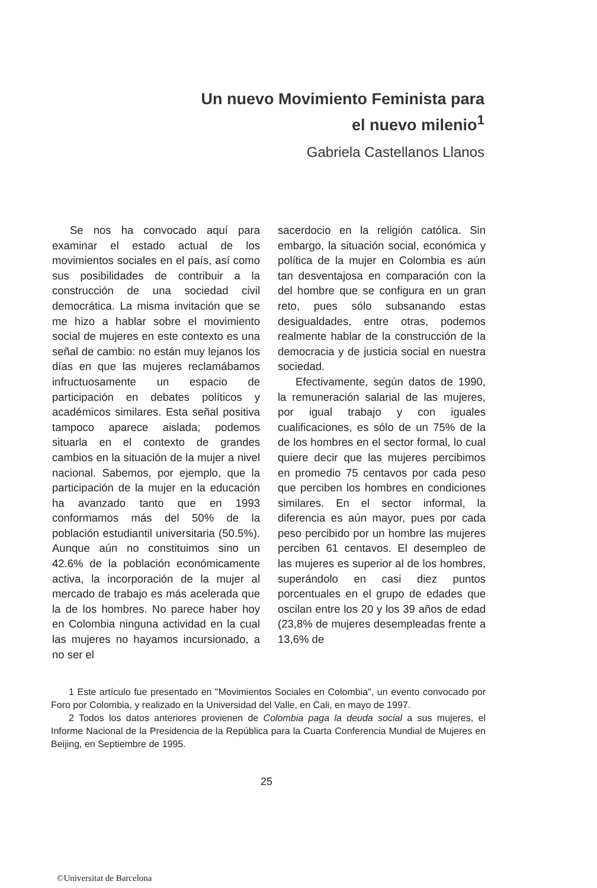Un nuevo Movimiento Feminista para
el nuevo milenio<sup>1</sup>
Gabriela Castellanos Llanos
Se nos ha convocado aquí para examinar el estado actual de los movimientos sociales en el país, así como sus posibilidades de contribuir a la construcción de una sociedad civil democrática. La misma invitación que se me hizo a hablar sobre el movimiento social de mujeres en este contexto es una señal de cambio: no están muy lejanos los días en que las mujeres reclamábamos infructuosamente un espacio de participación en debates políticos y académicos similares. Esta señal positiva tampoco aparece aislada; podemos situarla en el contexto de grandes cambios en la situación de la mujer a nivel nacional. Sabemos, por ejemplo, que la participación de la mujer en la educación ha avanzado tanto que en 1993 conformamos más del 50% de la población estudiantil universitaria (50.5%). Aunque aún no constituimos sino un 42.6% de la población económicamente activa, la incorporación de la mujer al mercado de trabajo es más acelerada que la de los hombres. No parece haber hoy en Colombia ninguna actividad en la cual las mujeres no hayamos incursionado, a no ser el
sacerdocio en la religión católica. Sin embargo, la situación social, económica y política de la mujer en Colombia es aún tan desventajosa en comparación con la del hombre que se configura en un gran reto, pues sólo subsanando estas desigualdades, entre otras, podemos realmente hablar de la construcción de la democracia y de justicia social en nuestra sociedad.
Efectivamente, según datos de 1990, la remuneración salarial de las mujeres, por igual trabajo y con iguales cualificaciones, es sólo de un 75% de la de los hombres en el sector formal, lo cual quiere decir que las mujeres percibimos en promedio 75 centavos por cada peso que perciben los hombres en condiciones similares. En el sector informal, la diferencia es aún mayor, pues por cada peso percibido por un hombre las mujeres perciben 61 centavos. El desempleo de las mujeres es superior al de los hombres, superándolo en casi diez puntos porcentuales en el grupo de edades que oscilan entre los 20 y los 39 años de edad (23,8% de mujeres desempleadas frente a 13,6% de
1 Este artículo fue presentado en "Movimientos Sociales en Colombia", un evento convocado por Foro por Colombia, y realizado en la Universidad del Valle, en Cali, en mayo de 1997.
2 Todos los datos anteriores provienen de Colombia paga la deuda social a sus mujeres, el Informe Nacional de la Presidencia de la República para la Cuarta Conferencia Mundial de Mujeres en Beijing, en Septiembre de 1995.
25
©Universitat de Barcelona